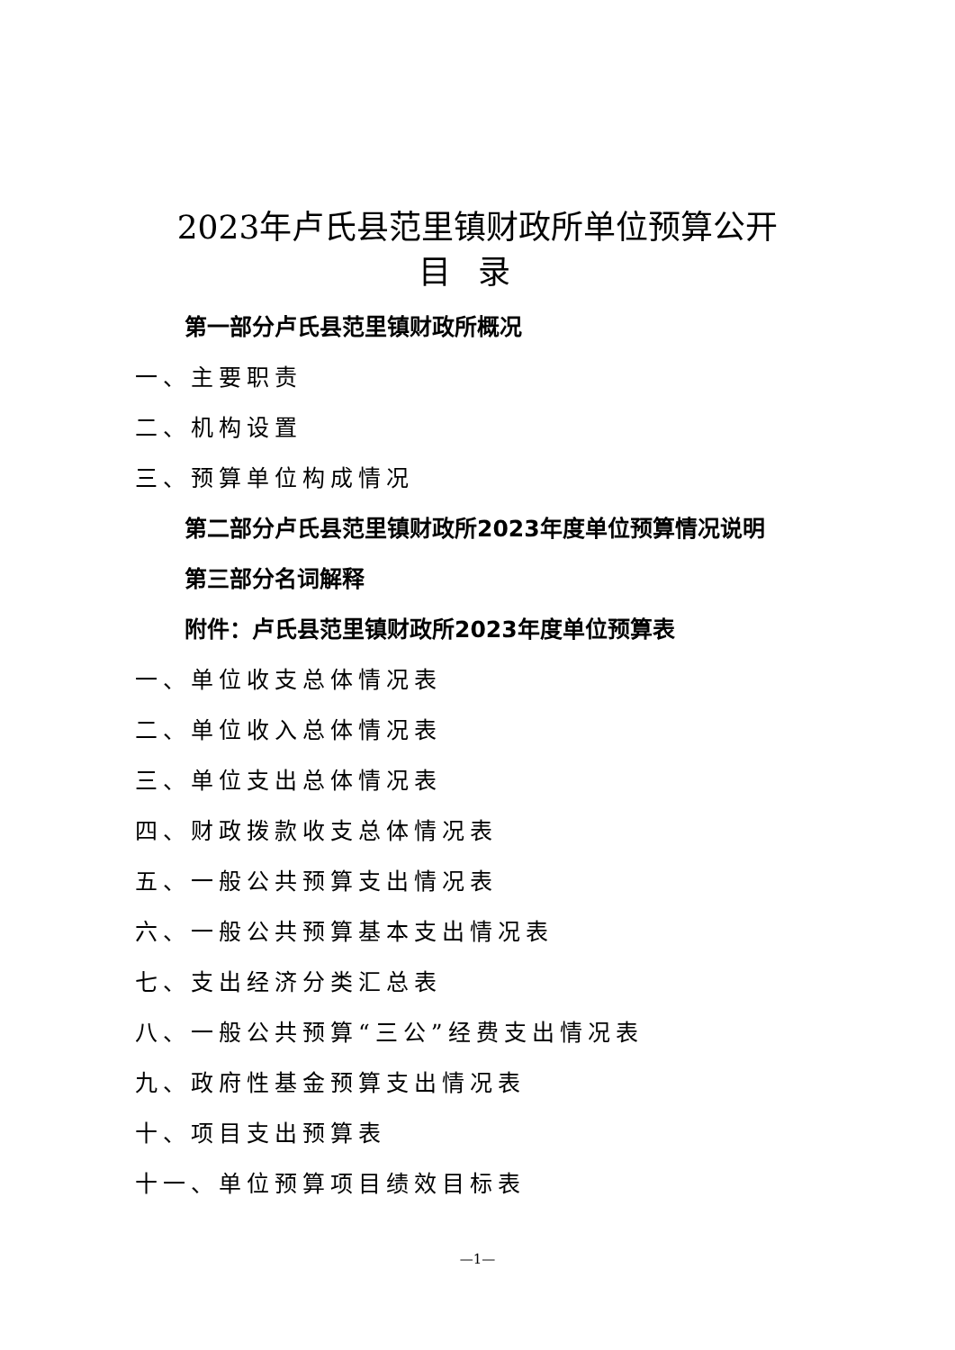2023年卢氏县范里镇财政所单位预算公开
目录
第一部分卢氏县范里镇财政所概况
一、主要职责
二、机构设置
三、预算单位构成情况
第二部分卢氏县范里镇财政所2023年度单位预算情况说明
第三部分名词解释
附件：卢氏县范里镇财政所2023年度单位预算表
一、单位收支总体情况表
二、单位收入总体情况表
三、单位支出总体情况表
四、财政拨款收支总体情况表
五、一般公共预算支出情况表
六、一般公共预算基本支出情况表
七、支出经济分类汇总表
八、一般公共预算“三公”经费支出情况表
九、政府性基金预算支出情况表
十、项目支出预算表
十一、单位预算项目绩效目标表
—1—